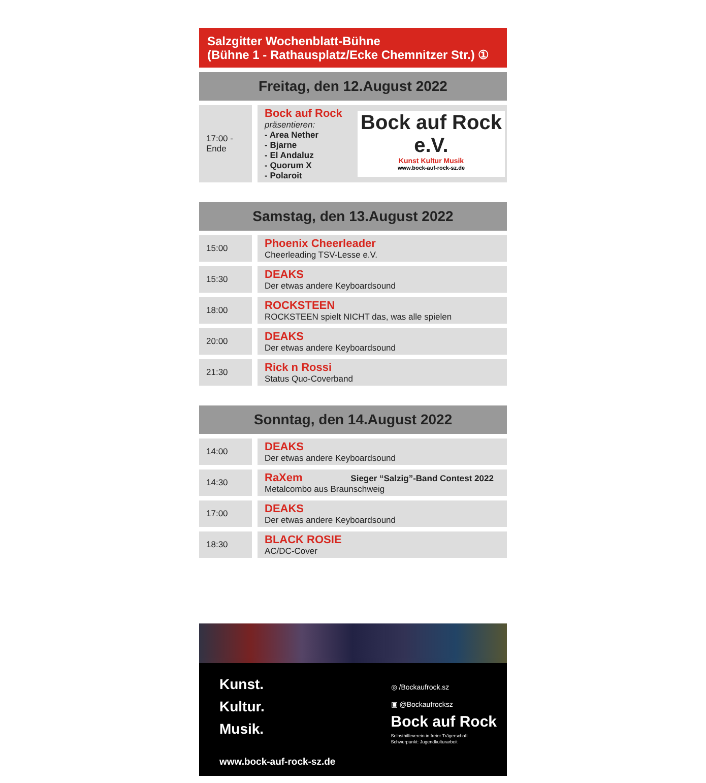Salzgitter Wochenblatt-Bühne
(Bühne 1 - Rathausplatz/Ecke Chemnitzer Str.) ①
Freitag, den 12.August 2022
| 17:00 - Ende | Bock auf Rock e.V. Kunst Kultur Musik www.bock-auf-rock-sz.de Bock auf Rock präsentieren: - Area Nether - Bjarne - El Andaluz - Quorum X - Polaroit |
Samstag, den 13.August 2022
| 15:00 | Phoenix Cheerleader Cheerleading TSV-Lesse e.V. |
| 15:30 | DEAKS Der etwas andere Keyboardsound |
| 18:00 | ROCKSTEEN ROCKSTEEN spielt NICHT das, was alle spielen |
| 20:00 | DEAKS Der etwas andere Keyboardsound |
| 21:30 | Rick n Rossi Status Quo-Coverband |
Sonntag, den 14.August 2022
| 14:00 | DEAKS Der etwas andere Keyboardsound |
| 14:30 | RaXem Sieger “Salzig”-Band Contest 2022 Metalcombo aus Braunschweig |
| 17:00 | DEAKS Der etwas andere Keyboardsound |
| 18:30 | BLACK ROSIE AC/DC-Cover |
Kunst.
Kultur.
Musik.
www.bock-auf-rock-sz.de
◎ /Bockaufrock.sz
▣ @Bockaufrocksz
Bock auf Rock
Selbsthilfeverein in freier Trägerschaft
Schwerpunkt: Jugendkulturarbeit